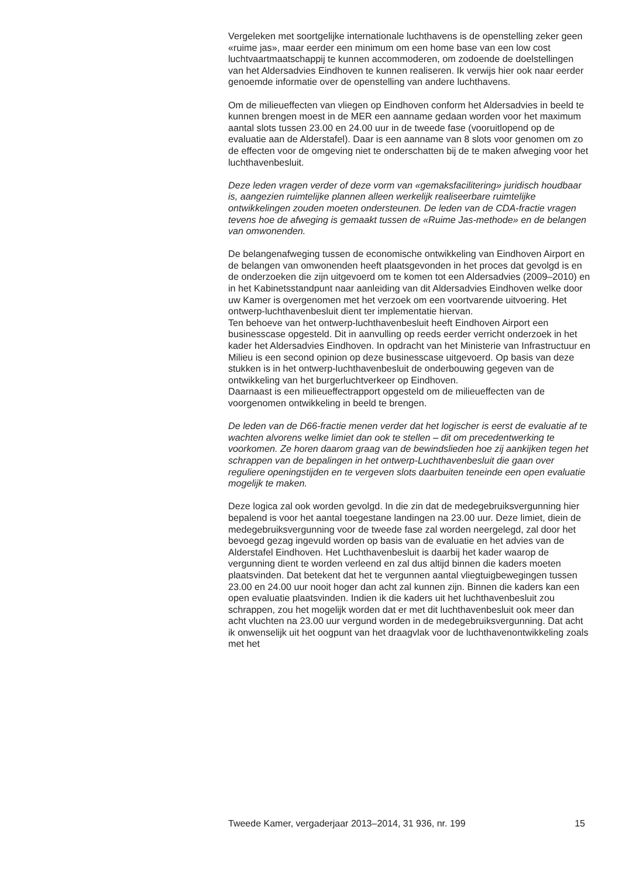Vergeleken met soortgelijke internationale luchthavens is de openstelling zeker geen «ruime jas», maar eerder een minimum om een home base van een low cost luchtvaartmaatschappij te kunnen accommoderen, om zodoende de doelstellingen van het Aldersadvies Eindhoven te kunnen realiseren. Ik verwijs hier ook naar eerder genoemde informatie over de openstelling van andere luchthavens.
Om de milieueffecten van vliegen op Eindhoven conform het Aldersadvies in beeld te kunnen brengen moest in de MER een aanname gedaan worden voor het maximum aantal slots tussen 23.00 en 24.00 uur in de tweede fase (vooruitlopend op de evaluatie aan de Alderstafel). Daar is een aanname van 8 slots voor genomen om zo de effecten voor de omgeving niet te onderschatten bij de te maken afweging voor het luchthavenbesluit.
Deze leden vragen verder of deze vorm van «gemaksfacilitering» juridisch houdbaar is, aangezien ruimtelijke plannen alleen werkelijk realiseerbare ruimtelijke ontwikkelingen zouden moeten ondersteunen. De leden van de CDA-fractie vragen tevens hoe de afweging is gemaakt tussen de «Ruime Jas-methode» en de belangen van omwonenden.
De belangenafweging tussen de economische ontwikkeling van Eindhoven Airport en de belangen van omwonenden heeft plaatsgevonden in het proces dat gevolgd is en de onderzoeken die zijn uitgevoerd om te komen tot een Aldersadvies (2009–2010) en in het Kabinetsstandpunt naar aanleiding van dit Aldersadvies Eindhoven welke door uw Kamer is overgenomen met het verzoek om een voortvarende uitvoering. Het ontwerp-luchthavenbesluit dient ter implementatie hiervan.
Ten behoeve van het ontwerp-luchthavenbesluit heeft Eindhoven Airport een businesscase opgesteld. Dit in aanvulling op reeds eerder verricht onderzoek in het kader het Aldersadvies Eindhoven. In opdracht van het Ministerie van Infrastructuur en Milieu is een second opinion op deze businesscase uitgevoerd. Op basis van deze stukken is in het ontwerp-luchthavenbesluit de onderbouwing gegeven van de ontwikkeling van het burgerluchtverkeer op Eindhoven.
Daarnaast is een milieueffectrapport opgesteld om de milieueffecten van de voorgenomen ontwikkeling in beeld te brengen.
De leden van de D66-fractie menen verder dat het logischer is eerst de evaluatie af te wachten alvorens welke limiet dan ook te stellen – dit om precedentwerking te voorkomen. Ze horen daarom graag van de bewindslieden hoe zij aankijken tegen het schrappen van de bepalingen in het ontwerp-Luchthavenbesluit die gaan over reguliere openingstijden en te vergeven slots daarbuiten teneinde een open evaluatie mogelijk te maken.
Deze logica zal ook worden gevolgd. In die zin dat de medegebruiksvergunning hier bepalend is voor het aantal toegestane landingen na 23.00 uur. Deze limiet, diein de medegebruiksvergunning voor de tweede fase zal worden neergelegd, zal door het bevoegd gezag ingevuld worden op basis van de evaluatie en het advies van de Alderstafel Eindhoven. Het Luchthavenbesluit is daarbij het kader waarop de vergunning dient te worden verleend en zal dus altijd binnen die kaders moeten plaatsvinden. Dat betekent dat het te vergunnen aantal vliegtuigbewegingen tussen 23.00 en 24.00 uur nooit hoger dan acht zal kunnen zijn. Binnen die kaders kan een open evaluatie plaatsvinden. Indien ik die kaders uit het luchthavenbesluit zou schrappen, zou het mogelijk worden dat er met dit luchthavenbesluit ook meer dan acht vluchten na 23.00 uur vergund worden in de medegebruiksvergunning. Dat acht ik onwenselijk uit het oogpunt van het draagvlak voor de luchthavenontwikkeling zoals met het
Tweede Kamer, vergaderjaar 2013–2014, 31 936, nr. 199 15